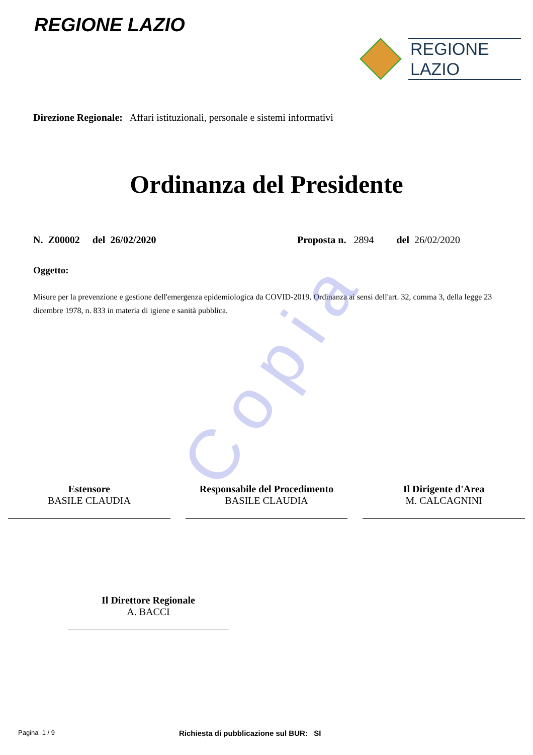REGIONE LAZIO
REGIONE
LAZIO
Direzione Regionale: Affari istituzionali, personale e sistemi informativi
Ordinanza del Presidente
N. Z00002 del 26/02/2020 Proposta n. 2894 del 26/02/2020
Oggetto:
Misure per la prevenzione e gestione dell'emergenza epidemiologica da COVID-2019. Ordinanza ai sensi dell'art. 32, comma 3, della legge 23 dicembre 1978, n. 833 in materia di igiene e sanità pubblica.
Copia
Estensore
BASILE CLAUDIA
Responsabile del Procedimento
BASILE CLAUDIA
Il Dirigente d'Area
M. CALCAGNINI
Il Direttore Regionale
A. BACCI
Pagina 1 / 9 Richiesta di pubblicazione sul BUR: SI